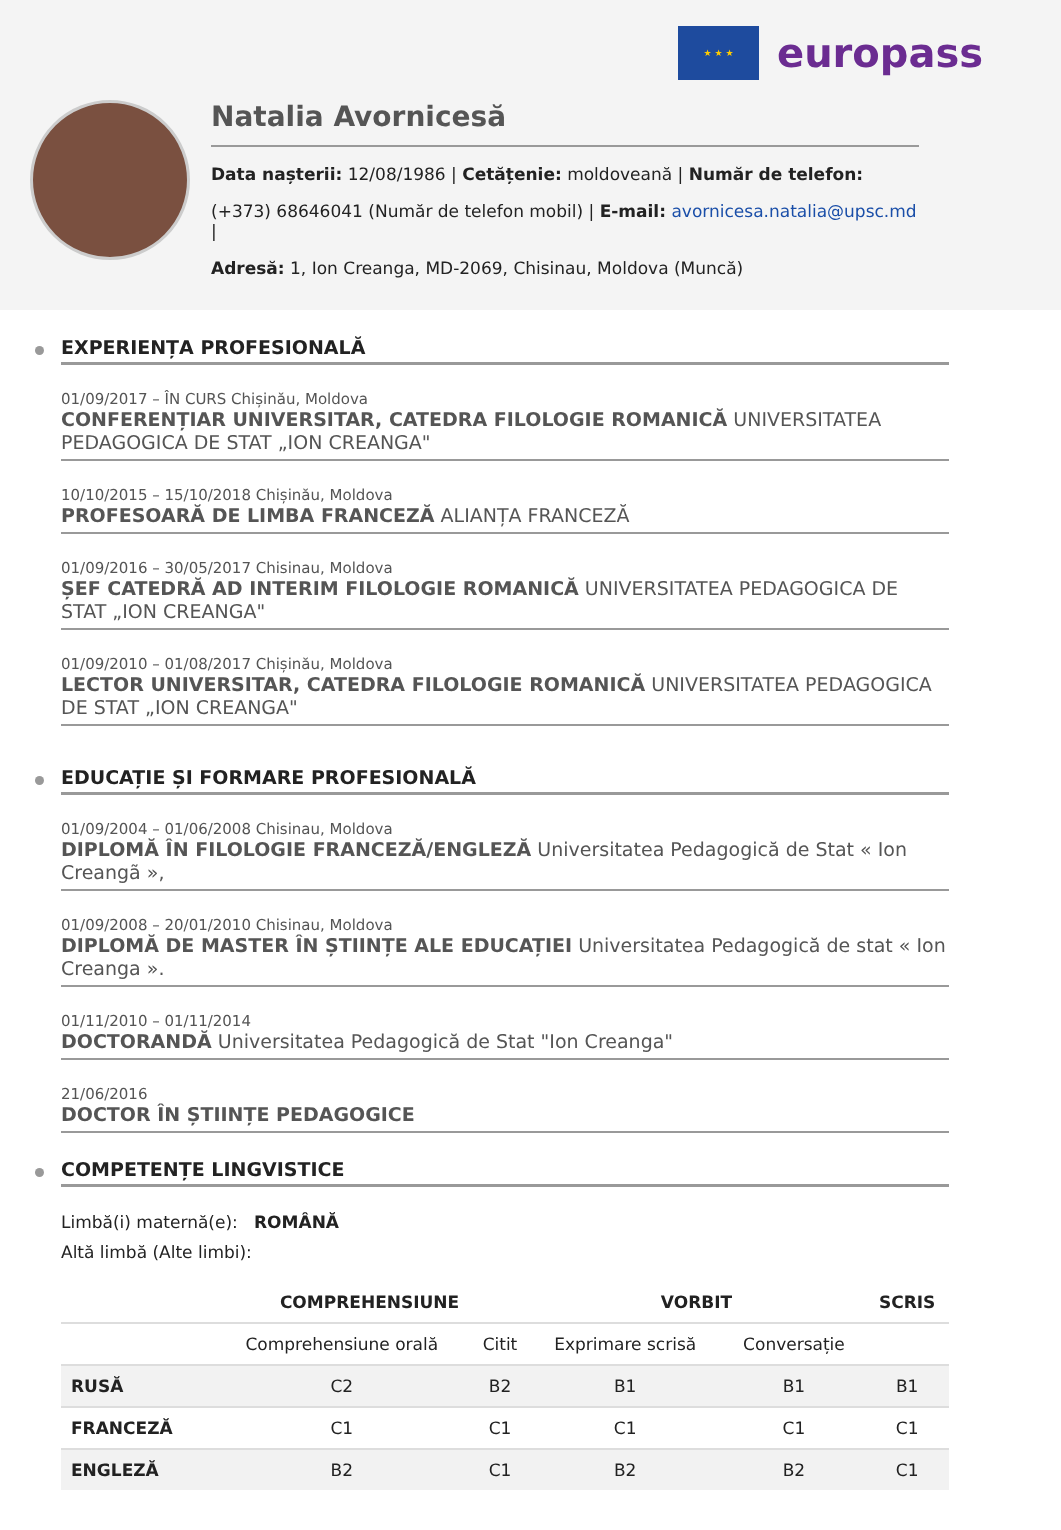★ ★ ★
europass
Natalia Avornicesă
Data nașterii: 12/08/1986 | Cetățenie: moldoveană | Număr de telefon:
(+373) 68646041 (Număr de telefon mobil) | E-mail: avornicesa.natalia@upsc.md |
Adresă: 1, Ion Creanga, MD-2069, Chisinau, Moldova (Muncă)
EXPERIENȚA PROFESIONALĂ
01/09/2017 – ÎN CURS Chișinău, Moldova
CONFERENȚIAR UNIVERSITAR, CATEDRA FILOLOGIE ROMANICĂ UNIVERSITATEA PEDAGOGICA DE STAT „ION CREANGA"
10/10/2015 – 15/10/2018 Chișinău, Moldova
PROFESOARĂ DE LIMBA FRANCEZĂ ALIANȚA FRANCEZĂ
01/09/2016 – 30/05/2017 Chisinau, Moldova
ȘEF CATEDRĂ AD INTERIM FILOLOGIE ROMANICĂ UNIVERSITATEA PEDAGOGICA DE STAT „ION CREANGA"
01/09/2010 – 01/08/2017 Chișinău, Moldova
LECTOR UNIVERSITAR, CATEDRA FILOLOGIE ROMANICĂ UNIVERSITATEA PEDAGOGICA DE STAT „ION CREANGA"
EDUCAȚIE ȘI FORMARE PROFESIONALĂ
01/09/2004 – 01/06/2008 Chisinau, Moldova
DIPLOMĂ ÎN FILOLOGIE FRANCEZĂ/ENGLEZĂ Universitatea Pedagogică de Stat « Ion Creangã »,
01/09/2008 – 20/01/2010 Chisinau, Moldova
DIPLOMĂ DE MASTER ÎN ȘTIINȚE ALE EDUCAȚIEI Universitatea Pedagogică de stat « Ion Creanga ».
01/11/2010 – 01/11/2014
DOCTORANDĂ Universitatea Pedagogică de Stat "Ion Creanga"
21/06/2016
DOCTOR ÎN ȘTIINȚE PEDAGOGICE
COMPETENȚE LINGVISTICE
Limbă(i) maternă(e): ROMÂNĂ
Altă limbă (Alte limbi):
| | COMPREHENSIUNE | | VORBIT | | SCRIS |
| --- | --- | --- | --- | --- | --- |
| | Comprehensiune orală | Citit | Exprimare scrisă | Conversație | |
| RUSĂ | C2 | B2 | B1 | B1 | B1 |
| FRANCEZĂ | C1 | C1 | C1 | C1 | C1 |
| ENGLEZĂ | B2 | C1 | B2 | B2 | C1 |